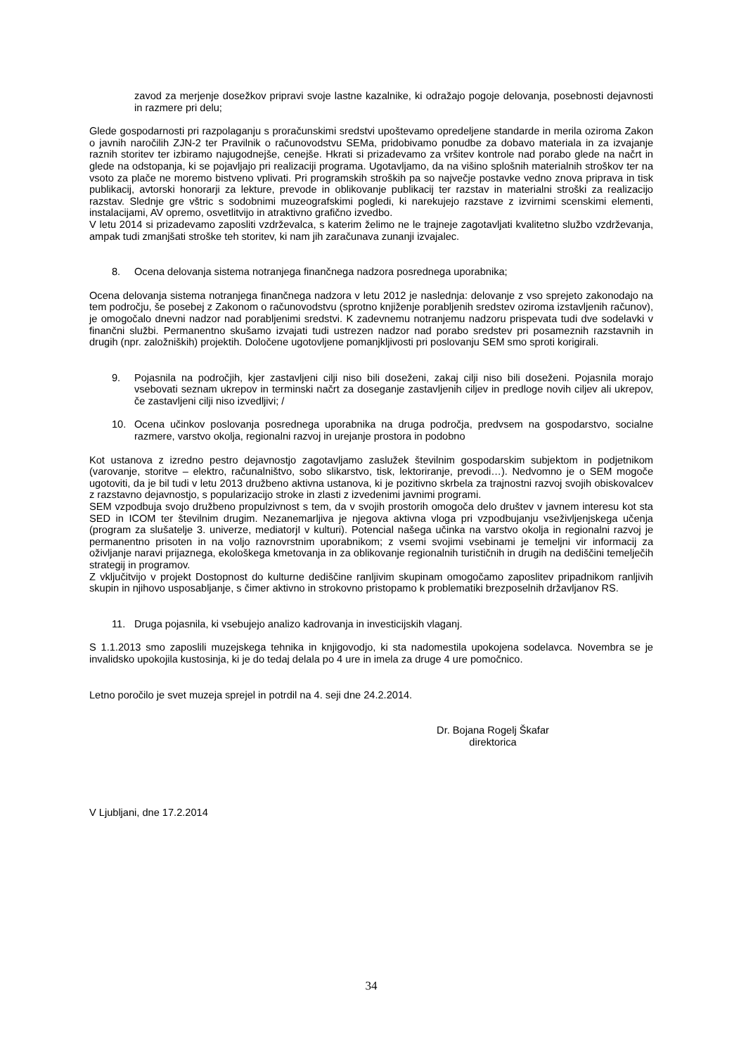zavod za merjenje dosežkov pripravi svoje lastne kazalnike, ki odražajo pogoje delovanja, posebnosti dejavnosti in razmere pri delu;
Glede gospodarnosti pri razpolaganju s proračunskimi sredstvi upoštevamo opredeljene standarde in merila oziroma Zakon o javnih naročilih ZJN-2 ter Pravilnik o računovodstvu SEMa, pridobivamo ponudbe za dobavo materiala in za izvajanje raznih storitev ter izbiramo najugodnejše, cenejše. Hkrati si prizadevamo za vršitev kontrole nad porabo glede na načrt in glede na odstopanja, ki se pojavljajo pri realizaciji programa. Ugotavljamo, da na višino splošnih materialnih stroškov ter na vsoto za plače ne moremo bistveno vplivati. Pri programskih stroških pa so največje postavke vedno znova priprava in tisk publikacij, avtorski honorarji za lekture, prevode in oblikovanje publikacij ter razstav in materialni stroški za realizacijo razstav. Slednje gre vštric s sodobnimi muzeografskimi pogledi, ki narekujejo razstave z izvirnimi scenskimi elementi, instalacijami, AV opremo, osvetlitvijo in atraktivno grafično izvedbo.
V letu 2014 si prizadevamo zaposliti vzdrževalca, s katerim želimo ne le trajneje zagotavljati kvalitetno službo vzdrževanja, ampak tudi zmanjšati stroške teh storitev, ki nam jih zaračunava zunanji izvajalec.
8. Ocena delovanja sistema notranjega finančnega nadzora posrednega uporabnika;
Ocena delovanja sistema notranjega finančnega nadzora v letu 2012 je naslednja: delovanje z vso sprejeto zakonodajo na tem področju, še posebej z Zakonom o računovodstvu (sprotno knjiženje porabljenih sredstev oziroma izstavljenih računov), je omogočalo dnevni nadzor nad porabljenimi sredstvi. K zadevnemu notranjemu nadzoru prispevata tudi dve sodelavki v finančni službi. Permanentno skušamo izvajati tudi ustrezen nadzor nad porabo sredstev pri posameznih razstavnih in drugih (npr. založniških) projektih. Določene ugotovljene pomanjkljivosti pri poslovanju SEM smo sproti korigirali.
9. Pojasnila na področjih, kjer zastavljeni cilji niso bili doseženi, zakaj cilji niso bili doseženi. Pojasnila morajo vsebovati seznam ukrepov in terminski načrt za doseganje zastavljenih ciljev in predloge novih ciljev ali ukrepov, če zastavljeni cilji niso izvedljivi; /
10. Ocena učinkov poslovanja posrednega uporabnika na druga področja, predvsem na gospodarstvo, socialne razmere, varstvo okolja, regionalni razvoj in urejanje prostora in podobno
Kot ustanova z izredno pestro dejavnostjo zagotavljamo zaslužek številnim gospodarskim subjektom in podjetnikom (varovanje, storitve – elektro, računalništvo, sobo slikarstvo, tisk, lektoriranje, prevodi…). Nedvomno je o SEM mogoče ugotoviti, da je bil tudi v letu 2013 družbeno aktivna ustanova, ki je pozitivno skrbela za trajnostni razvoj svojih obiskovalcev z razstavno dejavnostjo, s popularizacijo stroke in zlasti z izvedenimi javnimi programi.
SEM vzpodbuja svojo družbeno propulzivnost s tem, da v svojih prostorih omogoča delo društev v javnem interesu kot sta SED in ICOM ter številnim drugim. Nezanemarljiva je njegova aktivna vloga pri vzpodbujanju vseživljenjskega učenja (program za slušatelje 3. univerze, mediatorjI v kulturi). Potencial našega učinka na varstvo okolja in regionalni razvoj je permanentno prisoten in na voljo raznovrstnim uporabnikom; z vsemi svojimi vsebinami je temeljni vir informacij za oživljanje naravi prijaznega, ekološkega kmetovanja in za oblikovanje regionalnih turističnih in drugih na dediščini temelječih strategij in programov.
Z vključitvijo v projekt Dostopnost do kulturne dediščine ranljivim skupinam omogočamo zaposlitev pripadnikom ranljivih skupin in njihovo usposabljanje, s čimer aktivno in strokovno pristopamo k problematiki brezposelnih državljanov RS.
11. Druga pojasnila, ki vsebujejo analizo kadrovanja in investicijskih vlaganj.
S 1.1.2013 smo zaposlili muzejskega tehnika in knjigovodjo, ki sta nadomestila upokojena sodelavca. Novembra se je invalidsko upokojila kustosinja, ki je do tedaj delala po 4 ure in imela za druge 4 ure pomočnico.
Letno poročilo je svet muzeja sprejel in potrdil na 4. seji dne 24.2.2014.
Dr. Bojana Rogelj Škafar
direktorica
V Ljubljani, dne 17.2.2014
34